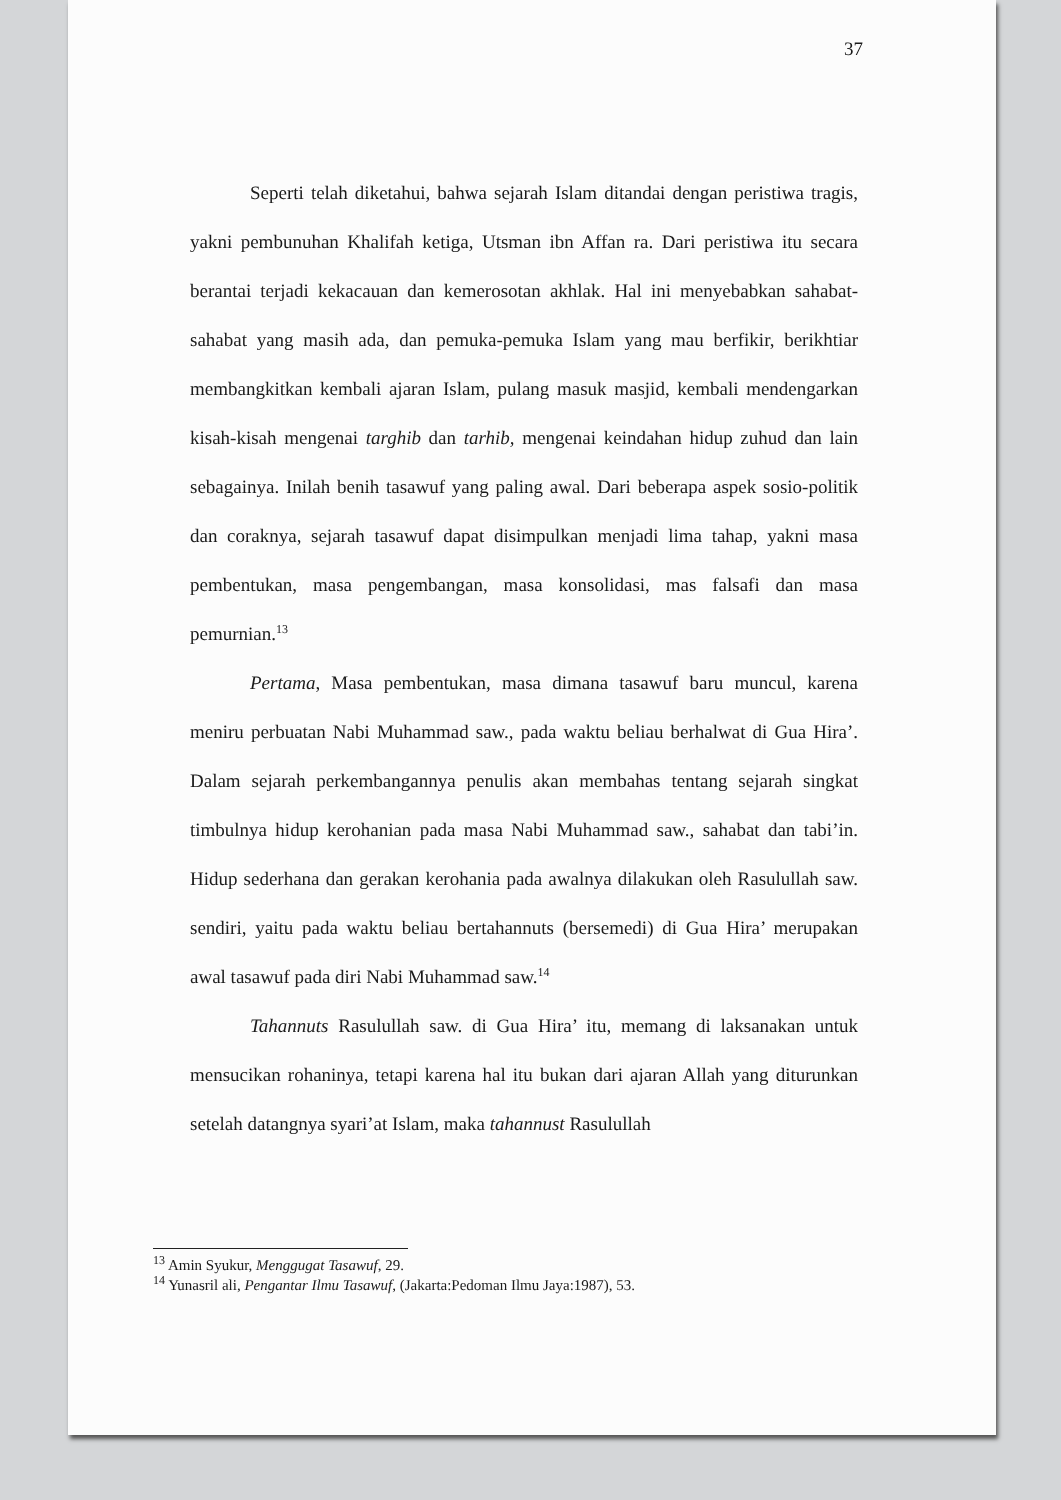37
Seperti telah diketahui, bahwa sejarah Islam ditandai dengan peristiwa tragis, yakni pembunuhan Khalifah ketiga, Utsman ibn Affan ra. Dari peristiwa itu secara berantai terjadi kekacauan dan kemerosotan akhlak. Hal ini menyebabkan sahabat-sahabat yang masih ada, dan pemuka-pemuka Islam yang mau berfikir, berikhtiar membangkitkan kembali ajaran Islam, pulang masuk masjid, kembali mendengarkan kisah-kisah mengenai targhib dan tarhib, mengenai keindahan hidup zuhud dan lain sebagainya. Inilah benih tasawuf yang paling awal. Dari beberapa aspek sosio-politik dan coraknya, sejarah tasawuf dapat disimpulkan menjadi lima tahap, yakni masa pembentukan, masa pengembangan, masa konsolidasi, mas falsafi dan masa pemurnian.<sup>13</sup>
Pertama, Masa pembentukan, masa dimana tasawuf baru muncul, karena meniru perbuatan Nabi Muhammad saw., pada waktu beliau berhalwat di Gua Hira’. Dalam sejarah perkembangannya penulis akan membahas tentang sejarah singkat timbulnya hidup kerohanian pada masa Nabi Muhammad saw., sahabat dan tabi’in. Hidup sederhana dan gerakan kerohania pada awalnya dilakukan oleh Rasulullah saw. sendiri, yaitu pada waktu beliau bertahannuts (bersemedi) di Gua Hira’ merupakan awal tasawuf pada diri Nabi Muhammad saw.<sup>14</sup>
Tahannuts Rasulullah saw. di Gua Hira’ itu, memang di laksanakan untuk mensucikan rohaninya, tetapi karena hal itu bukan dari ajaran Allah yang diturunkan setelah datangnya syari’at Islam, maka tahannust Rasulullah
<sup>13</sup> Amin Syukur, Menggugat Tasawuf, 29.
<sup>14</sup> Yunasril ali, Pengantar Ilmu Tasawuf, (Jakarta:Pedoman Ilmu Jaya:1987), 53.